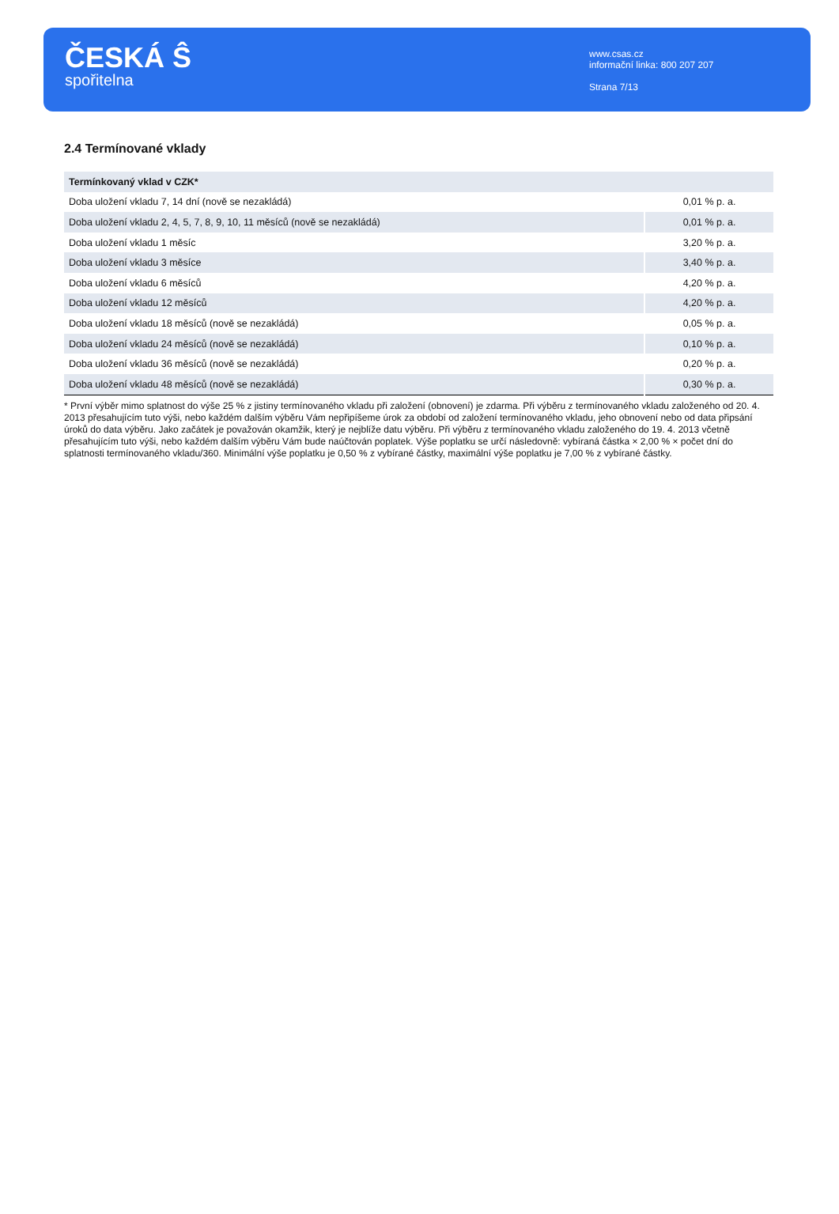ČESKÁ Ŝ
spořitelna
www.csas.cz
informační linka: 800 207 207
Strana 7/13
2.4 Termínované vklady
| Termínkovaný vklad v CZK* | |
| --- | --- |
| Doba uložení vkladu 7, 14 dní (nově se nezakládá) | 0,01 % p. a. |
| Doba uložení vkladu 2, 4, 5, 7, 8, 9, 10, 11 měsíců (nově se nezakládá) | 0,01 % p. a. |
| Doba uložení vkladu 1 měsíc | 3,20 % p. a. |
| Doba uložení vkladu 3 měsíce | 3,40 % p. a. |
| Doba uložení vkladu 6 měsíců | 4,20 % p. a. |
| Doba uložení vkladu 12 měsíců | 4,20 % p. a. |
| Doba uložení vkladu 18 měsíců (nově se nezakládá) | 0,05 % p. a. |
| Doba uložení vkladu 24 měsíců (nově se nezakládá) | 0,10 % p. a. |
| Doba uložení vkladu 36 měsíců (nově se nezakládá) | 0,20 % p. a. |
| Doba uložení vkladu 48 měsíců (nově se nezakládá) | 0,30 % p. a. |
* První výběr mimo splatnost do výše 25 % z jistiny termínovaného vkladu při založení (obnovení) je zdarma. Při výběru z termínovaného vkladu založeného od 20. 4. 2013 přesahujícím tuto výši, nebo každém dalším výběru Vám nepřipíšeme úrok za období od založení termínovaného vkladu, jeho obnovení nebo od data připsání úroků do data výběru. Jako začátek je považován okamžik, který je nejblíže datu výběru. Při výběru z termínovaného vkladu založeného do 19. 4. 2013 včetně přesahujícím tuto výši, nebo každém dalším výběru Vám bude naúčtován poplatek. Výše poplatku se určí následovně: vybíraná částka × 2,00 % × počet dní do splatnosti termínovaného vkladu/360. Minimální výše poplatku je 0,50 % z vybírané částky, maximální výše poplatku je 7,00 % z vybírané částky.